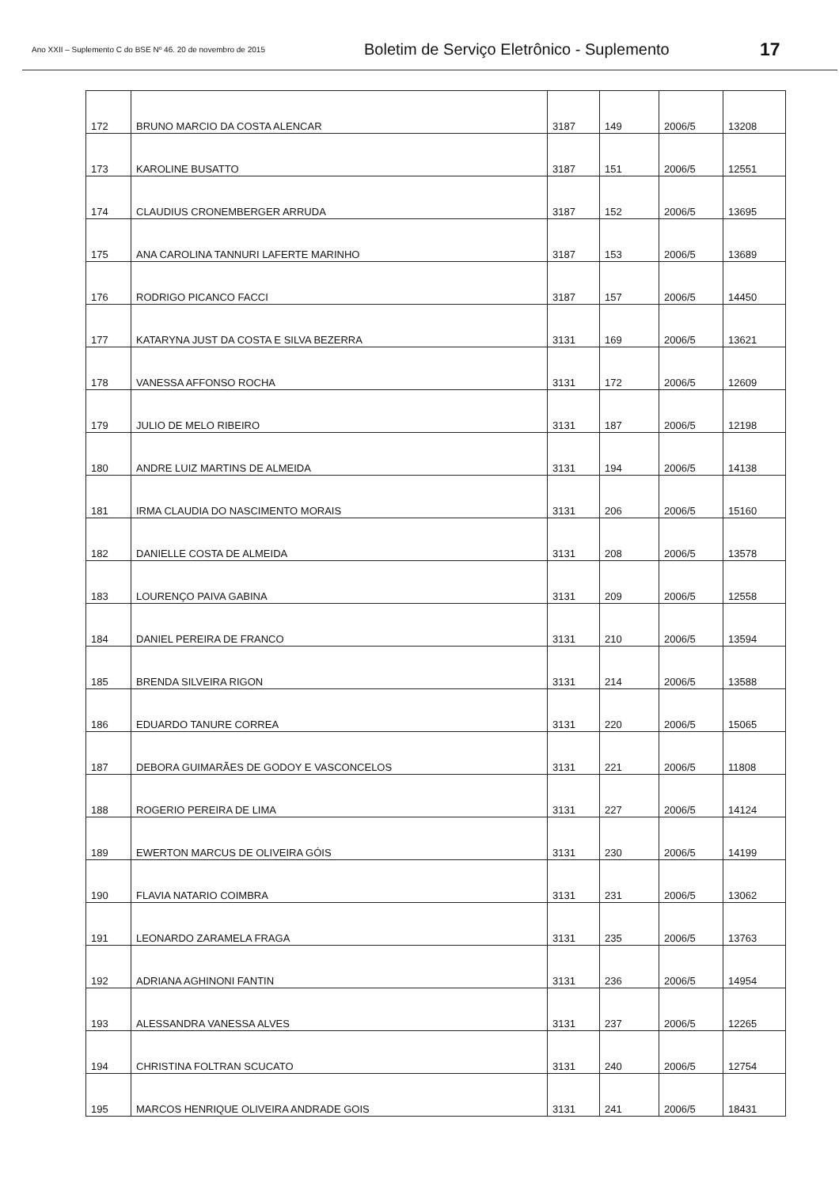Ano XXII – Suplemento C do BSE Nº 46. 20 de novembro de 2015
Boletim de Serviço Eletrônico - Suplemento
17
| 172 | BRUNO MARCIO DA COSTA ALENCAR | 3187 | 149 | 2006/5 | 13208 |
| 173 | KAROLINE BUSATTO | 3187 | 151 | 2006/5 | 12551 |
| 174 | CLAUDIUS CRONEMBERGER ARRUDA | 3187 | 152 | 2006/5 | 13695 |
| 175 | ANA CAROLINA TANNURI LAFERTE MARINHO | 3187 | 153 | 2006/5 | 13689 |
| 176 | RODRIGO PICANCO FACCI | 3187 | 157 | 2006/5 | 14450 |
| 177 | KATARYNA JUST DA COSTA E SILVA BEZERRA | 3131 | 169 | 2006/5 | 13621 |
| 178 | VANESSA AFFONSO ROCHA | 3131 | 172 | 2006/5 | 12609 |
| 179 | JULIO DE MELO RIBEIRO | 3131 | 187 | 2006/5 | 12198 |
| 180 | ANDRE LUIZ MARTINS DE ALMEIDA | 3131 | 194 | 2006/5 | 14138 |
| 181 | IRMA CLAUDIA DO NASCIMENTO MORAIS | 3131 | 206 | 2006/5 | 15160 |
| 182 | DANIELLE COSTA DE ALMEIDA | 3131 | 208 | 2006/5 | 13578 |
| 183 | LOURENÇO PAIVA GABINA | 3131 | 209 | 2006/5 | 12558 |
| 184 | DANIEL PEREIRA DE FRANCO | 3131 | 210 | 2006/5 | 13594 |
| 185 | BRENDA SILVEIRA RIGON | 3131 | 214 | 2006/5 | 13588 |
| 186 | EDUARDO TANURE CORREA | 3131 | 220 | 2006/5 | 15065 |
| 187 | DEBORA GUIMARÃES DE GODOY E VASCONCELOS | 3131 | 221 | 2006/5 | 11808 |
| 188 | ROGERIO PEREIRA DE LIMA | 3131 | 227 | 2006/5 | 14124 |
| 189 | EWERTON MARCUS DE OLIVEIRA GÓIS | 3131 | 230 | 2006/5 | 14199 |
| 190 | FLAVIA NATARIO COIMBRA | 3131 | 231 | 2006/5 | 13062 |
| 191 | LEONARDO ZARAMELA FRAGA | 3131 | 235 | 2006/5 | 13763 |
| 192 | ADRIANA AGHINONI FANTIN | 3131 | 236 | 2006/5 | 14954 |
| 193 | ALESSANDRA VANESSA ALVES | 3131 | 237 | 2006/5 | 12265 |
| 194 | CHRISTINA FOLTRAN SCUCATO | 3131 | 240 | 2006/5 | 12754 |
| 195 | MARCOS HENRIQUE OLIVEIRA ANDRADE GOIS | 3131 | 241 | 2006/5 | 18431 |